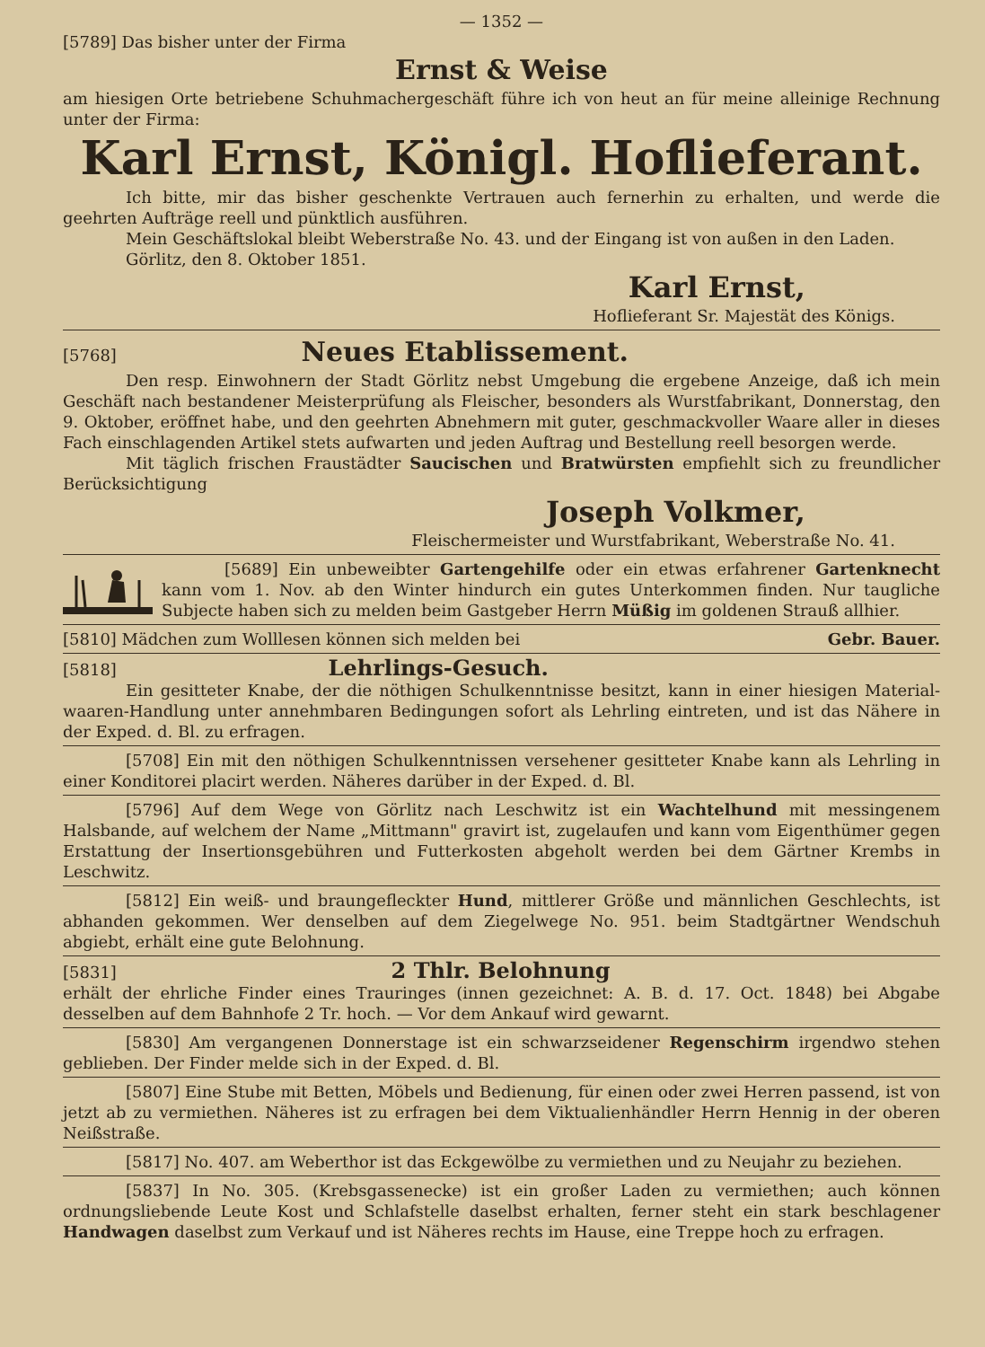— 1352 —
[5789] Das bisher unter der Firma
Ernst & Weise
am hiesigen Orte betriebene Schuhmachergeschäft führe ich von heut an für meine alleinige Rechnung unter der Firma:
Karl Ernst, Königl. Hoflieferant.
Ich bitte, mir das bisher geschenkte Vertrauen auch fernerhin zu erhalten, und werde die geehrten Aufträge reell und pünktlich ausführen.
Mein Geschäftslokal bleibt Weberstraße No. 43. und der Eingang ist von außen in den Laden.
Görlitz, den 8. Oktober 1851.
Karl Ernst,
Hoflieferant Sr. Majestät des Königs.
[5768] Neues Etablissement.
Den resp. Einwohnern der Stadt Görlitz nebst Umgebung die ergebene Anzeige, daß ich mein Geschäft nach bestandener Meisterprüfung als Fleischer, besonders als Wurstfabrikant, Donnerstag, den 9. Oktober, eröffnet habe, und den geehrten Abnehmern mit guter, geschmackvoller Waare aller in dieses Fach einschlagenden Artikel stets aufwarten und jeden Auftrag und Bestellung reell besorgen werde.
Mit täglich frischen Fraustädter Saucischen und Bratwürsten empfiehlt sich zu freundlicher Berücksichtigung
Joseph Volkmer,
Fleischermeister und Wurstfabrikant, Weberstraße No. 41.
[5689] Ein unbeweibter Gartengehilfe oder ein etwas erfahrener Gartenknecht kann vom 1. Nov. ab den Winter hindurch ein gutes Unterkommen finden. Nur taugliche Subjecte haben sich zu melden beim Gastgeber Herrn Müßig im goldenen Strauß allhier.
[5810] Mädchen zum Wolllesen können sich melden bei Gebr. Bauer.
[5818] Lehrlings-Gesuch.
Ein gesitteter Knabe, der die nöthigen Schulkenntnisse besitzt, kann in einer hiesigen Material-waaren-Handlung unter annehmbaren Bedingungen sofort als Lehrling eintreten, und ist das Nähere in der Exped. d. Bl. zu erfragen.
[5708] Ein mit den nöthigen Schulkenntnissen versehener gesitteter Knabe kann als Lehrling in einer Konditorei placirt werden. Näheres darüber in der Exped. d. Bl.
[5796] Auf dem Wege von Görlitz nach Leschwitz ist ein Wachtelhund mit messingenem Halsbande, auf welchem der Name „Mittmann" gravirt ist, zugelaufen und kann vom Eigenthümer gegen Erstattung der Insertionsgebühren und Futterkosten abgeholt werden bei dem Gärtner Krembs in Leschwitz.
[5812] Ein weiß- und braungefleckter Hund, mittlerer Größe und männlichen Geschlechts, ist abhanden gekommen. Wer denselben auf dem Ziegelwege No. 951. beim Stadtgärtner Wendschuh abgiebt, erhält eine gute Belohnung.
[5831] 2 Thlr. Belohnung
erhält der ehrliche Finder eines Trauringes (innen gezeichnet: A. B. d. 17. Oct. 1848) bei Abgabe desselben auf dem Bahnhofe 2 Tr. hoch. — Vor dem Ankauf wird gewarnt.
[5830] Am vergangenen Donnerstage ist ein schwarzseidener Regenschirm irgendwo stehen geblieben. Der Finder melde sich in der Exped. d. Bl.
[5807] Eine Stube mit Betten, Möbels und Bedienung, für einen oder zwei Herren passend, ist von jetzt ab zu vermiethen. Näheres ist zu erfragen bei dem Viktualienhändler Herrn Hennig in der oberen Neißstraße.
[5817] No. 407. am Weberthor ist das Eckgewölbe zu vermiethen und zu Neujahr zu beziehen.
[5837] In No. 305. (Krebsgassenecke) ist ein großer Laden zu vermiethen; auch können ordnungsliebende Leute Kost und Schlafstelle daselbst erhalten, ferner steht ein stark beschlagener Handwagen daselbst zum Verkauf und ist Näheres rechts im Hause, eine Treppe hoch zu erfragen.